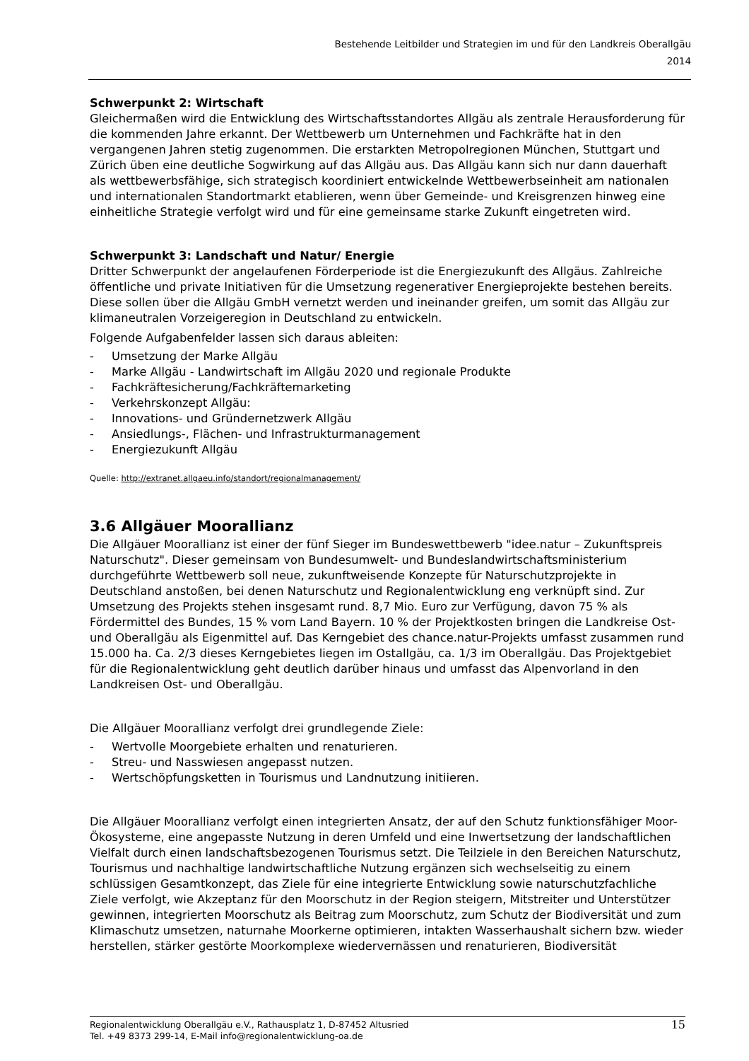Bestehende Leitbilder und Strategien im und für den Landkreis Oberallgäu
2014
Schwerpunkt 2: Wirtschaft
Gleichermaßen wird die Entwicklung des Wirtschaftsstandortes Allgäu als zentrale Herausforderung für die kommenden Jahre erkannt. Der Wettbewerb um Unternehmen und Fachkräfte hat in den vergangenen Jahren stetig zugenommen. Die erstarkten Metropolregionen München, Stuttgart und Zürich üben eine deutliche Sogwirkung auf das Allgäu aus. Das Allgäu kann sich nur dann dauerhaft als wettbewerbsfähige, sich strategisch koordiniert entwickelnde Wettbewerbseinheit am nationalen und internationalen Standortmarkt etablieren, wenn über Gemeinde- und Kreisgrenzen hinweg eine einheitliche Strategie verfolgt wird und für eine gemeinsame starke Zukunft eingetreten wird.
Schwerpunkt 3: Landschaft und Natur/ Energie
Dritter Schwerpunkt der angelaufenen Förderperiode ist die Energiezukunft des Allgäus. Zahlreiche öffentliche und private Initiativen für die Umsetzung regenerativer Energieprojekte bestehen bereits. Diese sollen über die Allgäu GmbH vernetzt werden und ineinander greifen, um somit das Allgäu zur klimaneutralen Vorzeigeregion in Deutschland zu entwickeln.
Folgende Aufgabenfelder lassen sich daraus ableiten:
- Umsetzung der Marke Allgäu
- Marke Allgäu - Landwirtschaft im Allgäu 2020 und regionale Produkte
- Fachkräftesicherung/Fachkräftemarketing
- Verkehrskonzept Allgäu:
- Innovations- und Gründernetzwerk Allgäu
- Ansiedlungs-, Flächen- und Infrastrukturmanagement
- Energiezukunft Allgäu
Quelle: http://extranet.allgaeu.info/standort/regionalmanagement/
3.6 Allgäuer Moorallianz
Die Allgäuer Moorallianz ist einer der fünf Sieger im Bundeswettbewerb "idee.natur – Zukunftspreis Naturschutz". Dieser gemeinsam von Bundesumwelt- und Bundeslandwirtschaftsministerium durchgeführte Wettbewerb soll neue, zukunftweisende Konzepte für Naturschutzprojekte in Deutschland anstoßen, bei denen Naturschutz und Regionalentwicklung eng verknüpft sind. Zur Umsetzung des Projekts stehen insgesamt rund. 8,7 Mio. Euro zur Verfügung, davon 75 % als Fördermittel des Bundes, 15 % vom Land Bayern. 10 % der Projektkosten bringen die Landkreise Ost- und Oberallgäu als Eigenmittel auf. Das Kerngebiet des chance.natur-Projekts umfasst zusammen rund 15.000 ha. Ca. 2/3 dieses Kerngebietes liegen im Ostallgäu, ca. 1/3 im Oberallgäu. Das Projektgebiet für die Regionalentwicklung geht deutlich darüber hinaus und umfasst das Alpenvorland in den Landkreisen Ost- und Oberallgäu.
Die Allgäuer Moorallianz verfolgt drei grundlegende Ziele:
- Wertvolle Moorgebiete erhalten und renaturieren.
- Streu- und Nasswiesen angepasst nutzen.
- Wertschöpfungsketten in Tourismus und Landnutzung initiieren.
Die Allgäuer Moorallianz verfolgt einen integrierten Ansatz, der auf den Schutz funktionsfähiger Moor-Ökosysteme, eine angepasste Nutzung in deren Umfeld und eine Inwertsetzung der landschaftlichen Vielfalt durch einen landschaftsbezogenen Tourismus setzt. Die Teilziele in den Bereichen Naturschutz, Tourismus und nachhaltige landwirtschaftliche Nutzung ergänzen sich wechselseitig zu einem schlüssigen Gesamtkonzept, das Ziele für eine integrierte Entwicklung sowie naturschutzfachliche Ziele verfolgt, wie Akzeptanz für den Moorschutz in der Region steigern, Mitstreiter und Unterstützer gewinnen, integrierten Moorschutz als Beitrag zum Moorschutz, zum Schutz der Biodiversität und zum Klimaschutz umsetzen, naturnahe Moorkerne optimieren, intakten Wasserhaushalt sichern bzw. wieder herstellen, stärker gestörte Moorkomplexe wiedervernässen und renaturieren, Biodiversität
Regionalentwicklung Oberallgäu e.V., Rathausplatz 1, D-87452 Altusried
Tel. +49 8373 299-14, E-Mail info@regionalentwicklung-oa.de
15